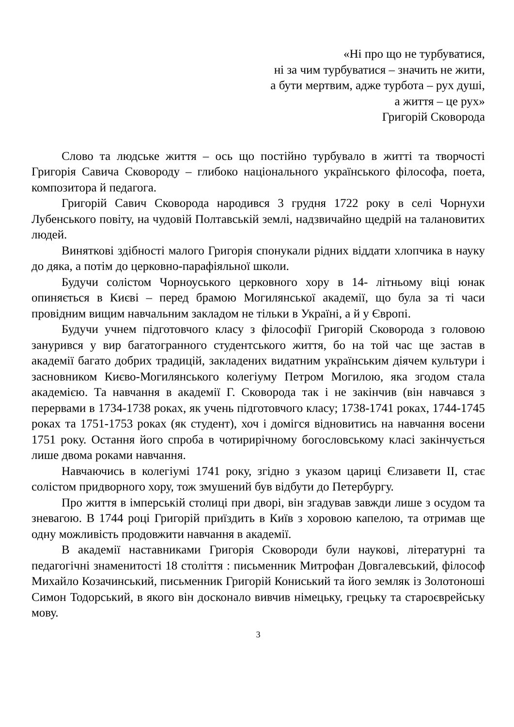«Ні про що не турбуватися,
ні за чим турбуватися – значить не жити,
а бути мертвим, адже турбота – рух душі,
а життя – це рух»
Григорій Сковорода
Слово та людське життя – ось що постійно турбувало в житті та творчості Григорія Савича Сковороду – глибоко національного українського філософа, поета, композитора й педагога.
Григорій Савич Сковорода народився 3 грудня 1722 року в селі Чорнухи Лубенського повіту, на чудовій Полтавській землі, надзвичайно щедрій на талановитих людей.
Виняткові здібності малого Григорія спонукали рідних віддати хлопчика в науку до дяка, а потім до церковно-парафіяльної школи.
Будучи солістом Чорноуського церковного хору в 14- літньому віці юнак опиняється в Києві – перед брамою Могилянської академії, що була за ті часи провідним вищим навчальним закладом не тільки в Україні, а й у Європі.
Будучи учнем підготовчого класу з філософії Григорій Сковорода з головою занурився у вир багатогранного студентського життя, бо на той час ще застав в академії багато добрих традицій, закладених видатним українським діячем культури і засновником Києво-Могилянського колегіуму Петром Могилою, яка згодом стала академією. Та навчання в академії Г. Сковорода так і не закінчив (він навчався з перервами в 1734-1738 роках, як учень підготовчого класу; 1738-1741 роках, 1744-1745 роках та 1751-1753 роках (як студент), хоч і домігся відновитись на навчання восени 1751 року. Остання його спроба в чотирирічному богословському класі закінчується лише двома роками навчання.
Навчаючись в колегіумі 1741 року, згідно з указом цариці Єлизавети II, стає солістом придворного хору, тож змушений був відбути до Петербургу.
Про життя в імперській столиці при дворі, він згадував завжди лише з осудом та зневагою. В 1744 році Григорій приїздить в Київ з хоровою капелою, та отримав ще одну можливість продовжити навчання в академії.
В академії наставниками Григорія Сковороди були наукові, літературні та педагогічні знаменитості 18 століття : письменник Митрофан Довгалевський, філософ Михайло Козачинський, письменник Григорій Кониський та його земляк із Золотоноші Симон Тодорський, в якого він досконало вивчив німецьку, грецьку та староєврейську мову.
3